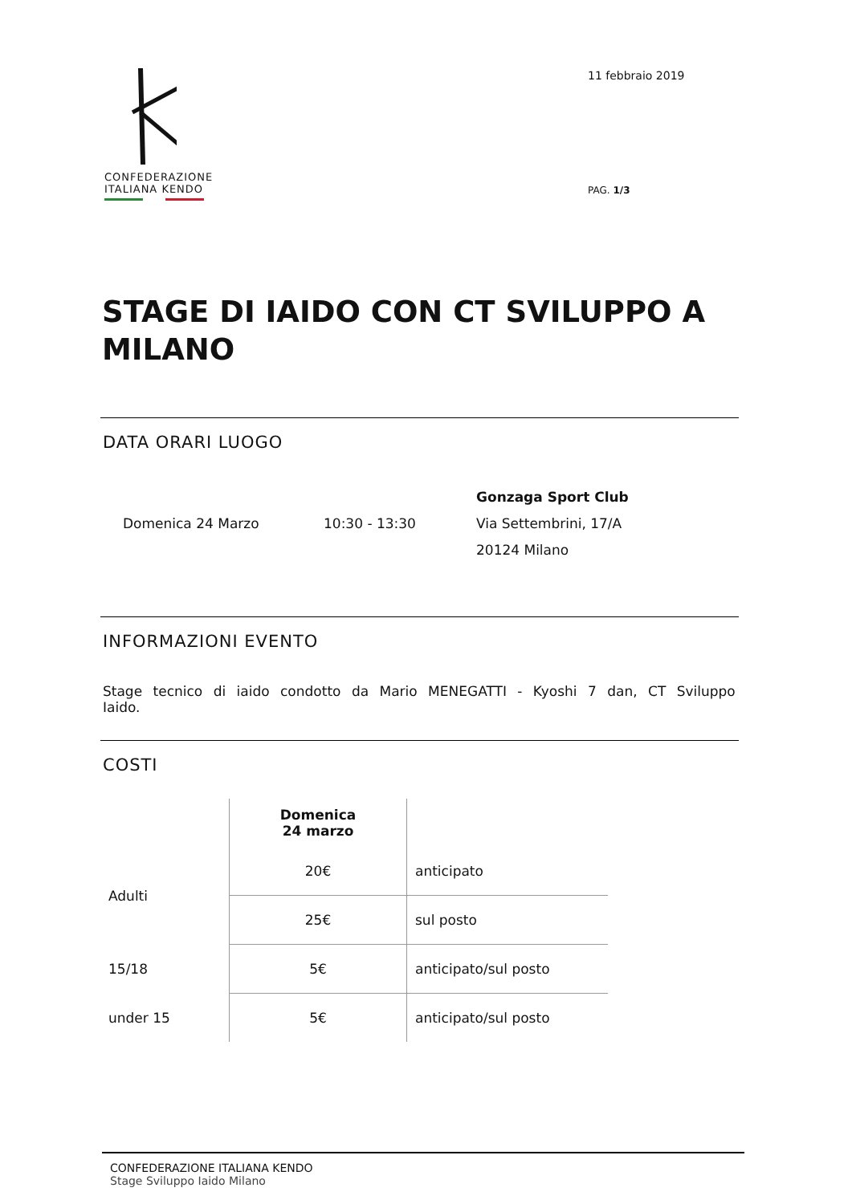CONFEDERAZIONE
ITALIANA KENDO
11 febbraio 2019
PAG. 1/3
STAGE DI IAIDO CON CT SVILUPPO A MILANO
DATA ORARI LUOGO
Domenica 24 Marzo 10:30 - 13:30
Gonzaga Sport Club
Via Settembrini, 17/A
20124 Milano
INFORMAZIONI EVENTO
Stage tecnico di iaido condotto da Mario MENEGATTI - Kyoshi 7 dan, CT Sviluppo Iaido.
COSTI
| | Domenica 24 marzo | |
| Adulti | 20€ | anticipato |
| | 25€ | sul posto |
| 15/18 | 5€ | anticipato/sul posto |
| under 15 | 5€ | anticipato/sul posto |
CONFEDERAZIONE ITALIANA KENDO
Stage Sviluppo Iaido Milano